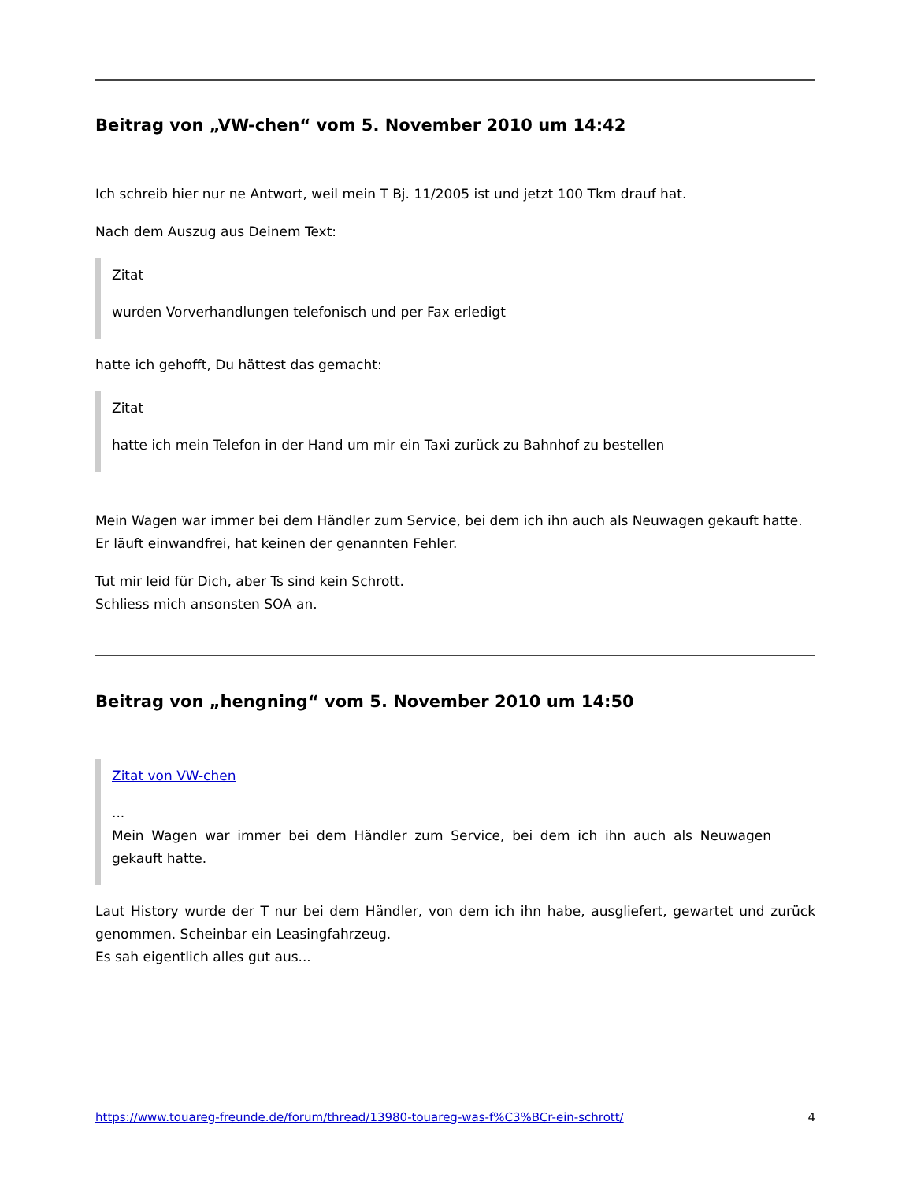Beitrag von „VW-chen“ vom 5. November 2010 um 14:42
Ich schreib hier nur ne Antwort, weil mein T Bj. 11/2005 ist und jetzt 100 Tkm drauf hat.
Nach dem Auszug aus Deinem Text:
Zitat
wurden Vorverhandlungen telefonisch und per Fax erledigt
hatte ich gehofft, Du hättest das gemacht:
Zitat
hatte ich mein Telefon in der Hand um mir ein Taxi zurück zu Bahnhof zu bestellen
Mein Wagen war immer bei dem Händler zum Service, bei dem ich ihn auch als Neuwagen gekauft hatte.
Er läuft einwandfrei, hat keinen der genannten Fehler.
Tut mir leid für Dich, aber Ts sind kein Schrott.
Schliess mich ansonsten SOA an.
Beitrag von „hengning“ vom 5. November 2010 um 14:50
Zitat von VW-chen
...
Mein Wagen war immer bei dem Händler zum Service, bei dem ich ihn auch als Neuwagen gekauft hatte.
Laut History wurde der T nur bei dem Händler, von dem ich ihn habe, ausgliefert, gewartet und zurück genommen. Scheinbar ein Leasingfahrzeug.
Es sah eigentlich alles gut aus...
https://www.touareg-freunde.de/forum/thread/13980-touareg-was-f%C3%BCr-ein-schrott/ 4